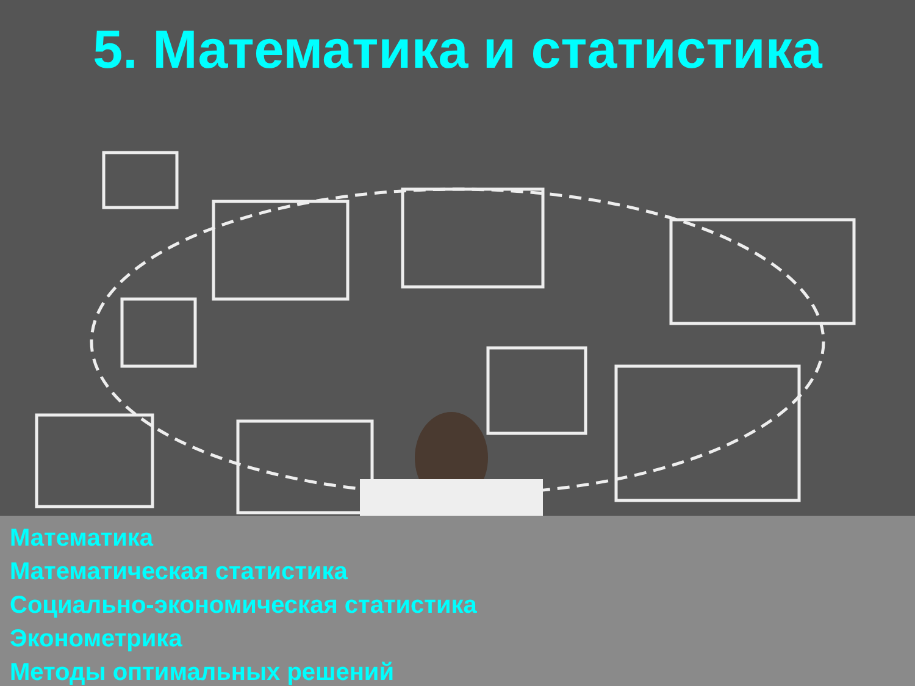5. Математика и статистика
Математика
Математическая статистика
Социально-экономическая статистика
Эконометрика
Методы оптимальных решений